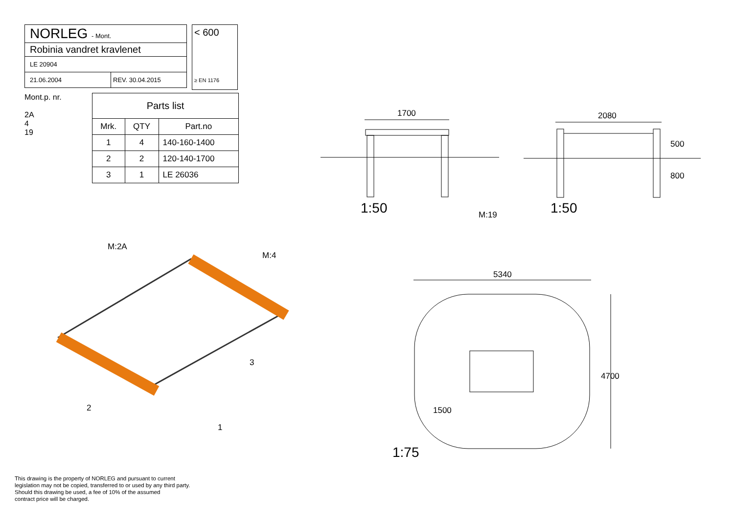NORLEG - Mont.
Robinia vandret kravlenet
LE 20904
21.06.2004 REV. 30.04.2015
Mont.p. nr.
2A
4
19
| Parts list | | |
| --- | --- | --- |
| Mrk. | QTY | Part.no |
| 1 | 4 | 140-160-1400 |
| 2 | 2 | 120-140-1700 |
| 3 | 1 | LE 26036 |
< 600
≥ EN 1176
1700 2080
500
800
1:50 M:19 1:50
5340
4700
1500
1:75
M:2A
M:4
3
2
1
This drawing is the property of NORLEG and pursuant to current
legislation may not be copied, transferred to or used by any third party.
Should this drawing be used, a fee of 10% of the assumed
contract price will be charged.